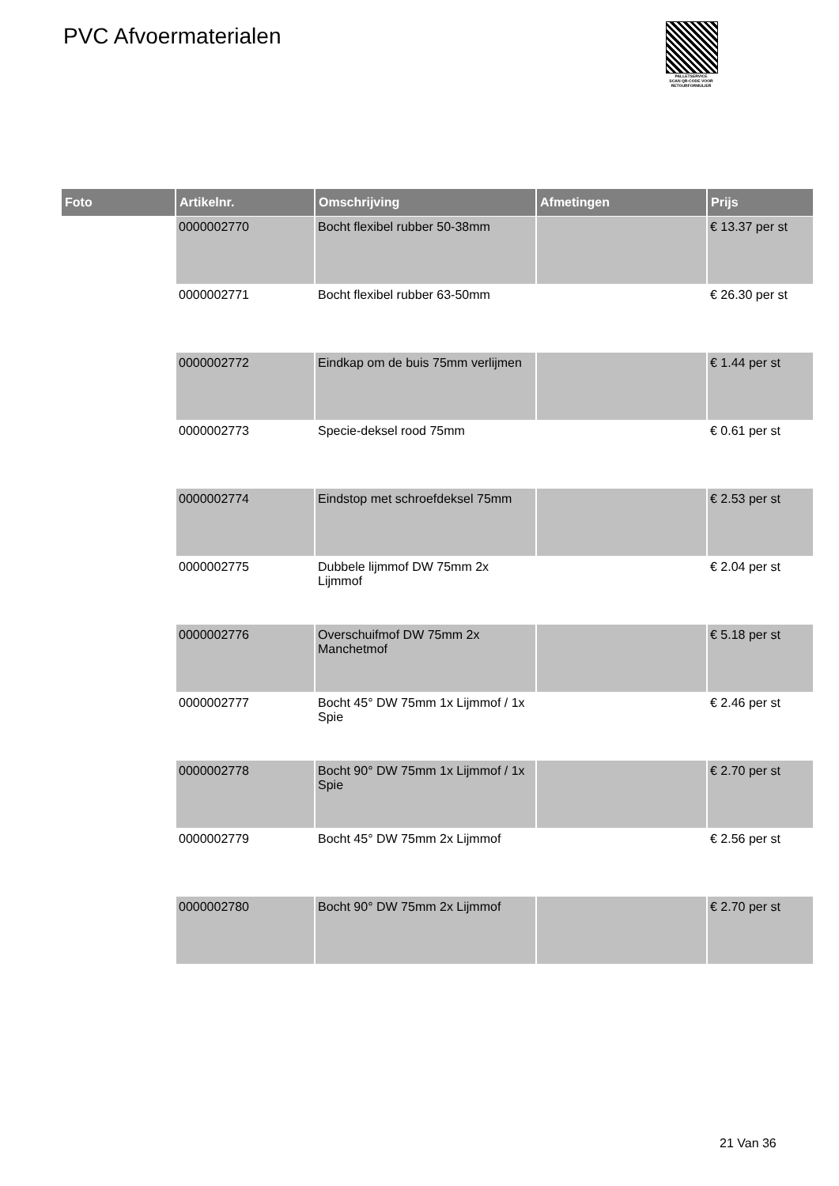PVC Afvoermaterialen
PALLETSERVICE
SCAN QR-CODE VOOR RETOURFORMULIER
| Foto | Artikelnr. | Omschrijving | Afmetingen | Prijs |
| --- | --- | --- | --- | --- |
| | 0000002770 | Bocht flexibel rubber 50-38mm | | € 13.37 per st |
| | 0000002771 | Bocht flexibel rubber 63-50mm | | € 26.30 per st |
| | 0000002772 | Eindkap om de buis 75mm verlijmen | | € 1.44 per st |
| | 0000002773 | Specie-deksel rood 75mm | | € 0.61 per st |
| | 0000002774 | Eindstop met schroefdeksel 75mm | | € 2.53 per st |
| | 0000002775 | Dubbele lijmmof DW 75mm 2x Lijmmof | | € 2.04 per st |
| | 0000002776 | Overschuifmof DW 75mm 2x Manchetmof | | € 5.18 per st |
| | 0000002777 | Bocht 45° DW 75mm 1x Lijmmof / 1x Spie | | € 2.46 per st |
| | 0000002778 | Bocht 90° DW 75mm 1x Lijmmof / 1x Spie | | € 2.70 per st |
| | 0000002779 | Bocht 45° DW 75mm 2x Lijmmof | | € 2.56 per st |
| | 0000002780 | Bocht 90° DW 75mm 2x Lijmmof | | € 2.70 per st |
21 Van 36